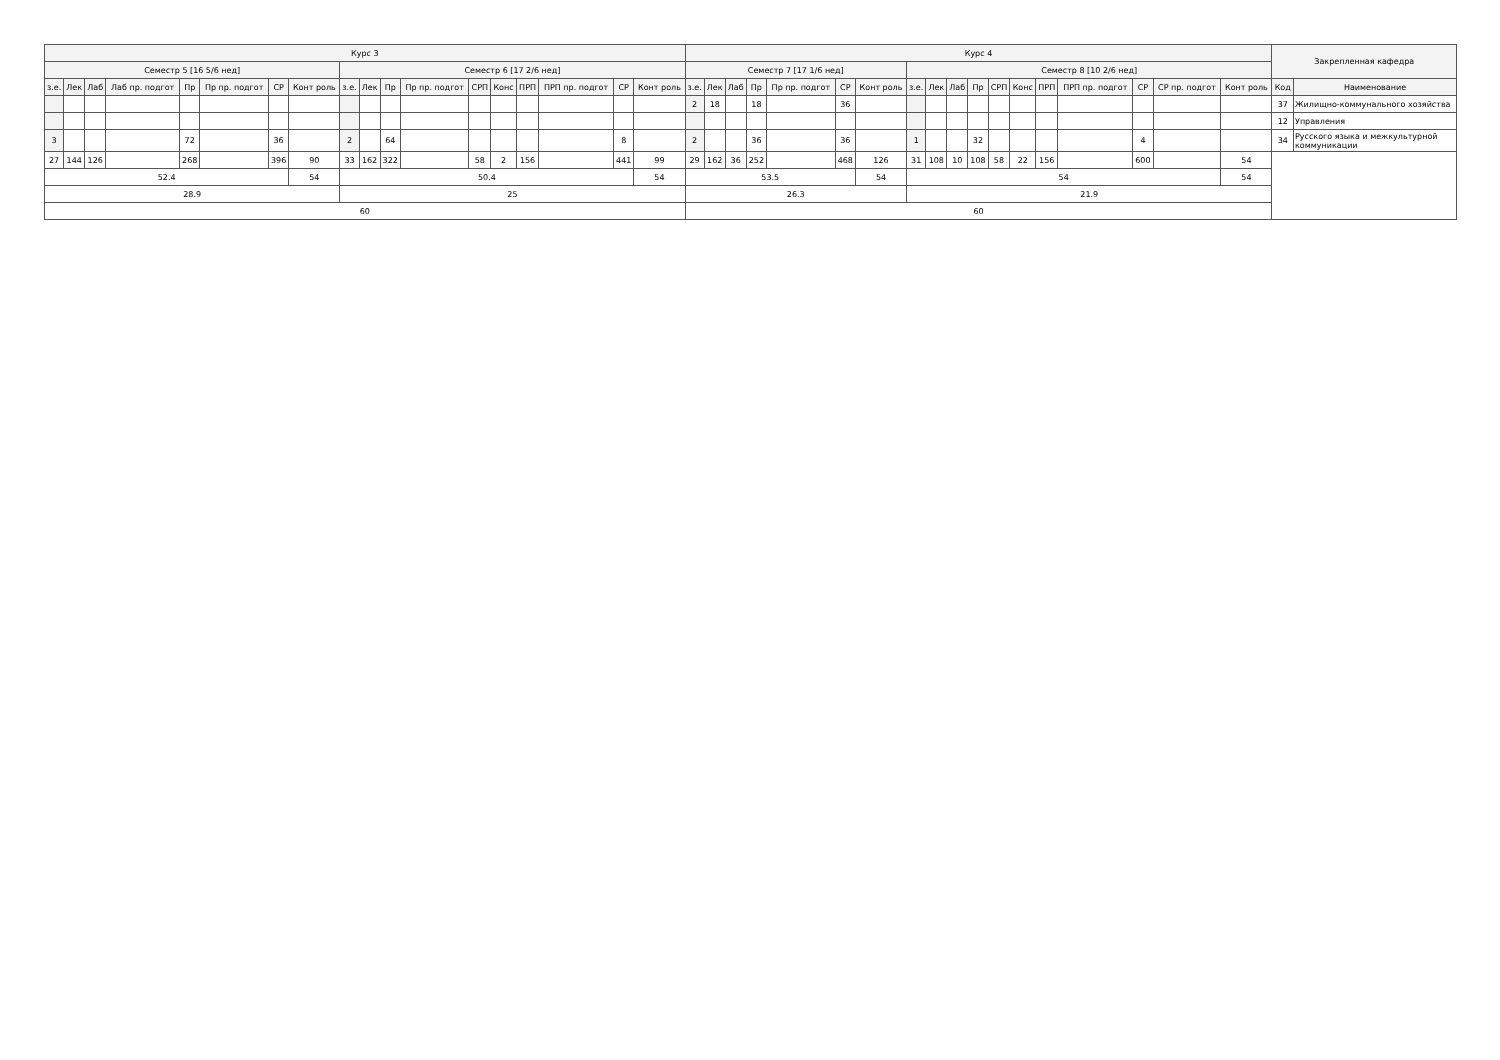| Курс 3 | | | | | | | | | | | | | | | | | | Курс 4 | | | | | | | | | | | | | | | | | | Закрепленная кафедра | |
| --- | --- | --- | --- | --- | --- | --- | --- | --- | --- | --- | --- | --- | --- | --- | --- | --- | --- | --- | --- | --- | --- | --- | --- | --- | --- | --- | --- | --- | --- | --- | --- | --- | --- | --- | --- | --- | --- |
| Семестр 5 [16 5/6 нед] | | | | | | | | Семестр 6 [17 2/6 нед] | | | | | | | | | | Семестр 7 [17 1/6 нед] | | | | | | | Семестр 8 [10 2/6 нед] | | | | | | | | | | | | |
| з.е. | Лек | Лаб | Лаб пр. подгот | Пр | Пр пр. подгот | СР | Конт роль | з.е. | Лек | Пр | Пр пр. подгот | СРП | Конс | ПРП | ПРП пр. подгот | СР | Конт роль | з.е. | Лек | Лаб | Пр | Пр пр. подгот | СР | Конт роль | з.е. | Лек | Лаб | Пр | СРП | Конс | ПРП | ПРП пр. подгот | СР | СР пр. подгот | Конт роль | Код | Наименование |
| | | | | | | | | | | | | | | | | | | 2 | 18 | | 18 | | 36 | | | | | | | | | | | | | 37 | Жилищно-коммунального хозяйства |
| | | | | | | | | | | | | | | | | | | | | | | | | | | | | | | | | | | | | 12 | Управления |
| 3 | | | | 72 | | 36 | | 2 | | 64 | | | | | | 8 | | 2 | | | 36 | | 36 | | 1 | | | 32 | | | | | 4 | | | 34 | Русского языка и межкультурной коммуникации |
| 27 | 144 | 126 | | 268 | | 396 | 90 | 33 | 162 | 322 | | 58 | 2 | 156 | | 441 | 99 | 29 | 162 | 36 | 252 | | 468 | 126 | 31 | 108 | 10 | 108 | 58 | 22 | 156 | | 600 | | 54 | | |
| 52.4 | | | | | | | 54 | 50.4 | | | | | | | | | 54 | 53.5 | | | | | | 54 | 54 | | | | | | | | | | 54 | | |
| 28.9 | | | | | | | | 25 | | | | | | | | | | 26.3 | | | | | | | 21.9 | | | | | | | | | | | | |
| 60 | | | | | | | | | | | | | | | | | | 60 | | | | | | | | | | | | | | | | | | | |